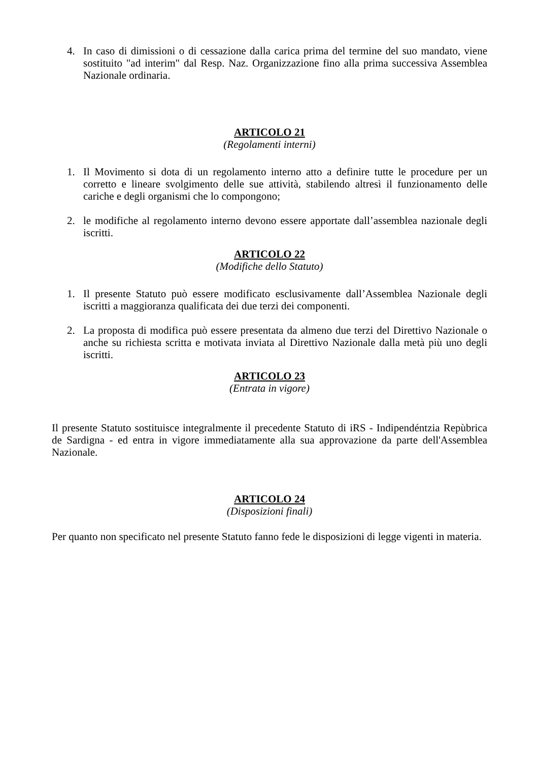4. In caso di dimissioni o di cessazione dalla carica prima del termine del suo mandato, viene sostituito "ad interim" dal Resp. Naz. Organizzazione fino alla prima successiva Assemblea Nazionale ordinaria.
ARTICOLO 21
(Regolamenti interni)
1. Il Movimento si dota di un regolamento interno atto a definire tutte le procedure per un corretto e lineare svolgimento delle sue attività, stabilendo altresì il funzionamento delle cariche e degli organismi che lo compongono;
2. le modifiche al regolamento interno devono essere apportate dall’assemblea nazionale degli iscritti.
ARTICOLO 22
(Modifiche dello Statuto)
1. Il presente Statuto può essere modificato esclusivamente dall’Assemblea Nazionale degli iscritti a maggioranza qualificata dei due terzi dei componenti.
2. La proposta di modifica può essere presentata da almeno due terzi del Direttivo Nazionale o anche su richiesta scritta e motivata inviata al Direttivo Nazionale dalla metà più uno degli iscritti.
ARTICOLO 23
(Entrata in vigore)
Il presente Statuto sostituisce integralmente il precedente Statuto di iRS - Indipendéntzia Repùbrica de Sardigna - ed entra in vigore immediatamente alla sua approvazione da parte dell'Assemblea Nazionale.
ARTICOLO 24
(Disposizioni finali)
Per quanto non specificato nel presente Statuto fanno fede le disposizioni di legge vigenti in materia.